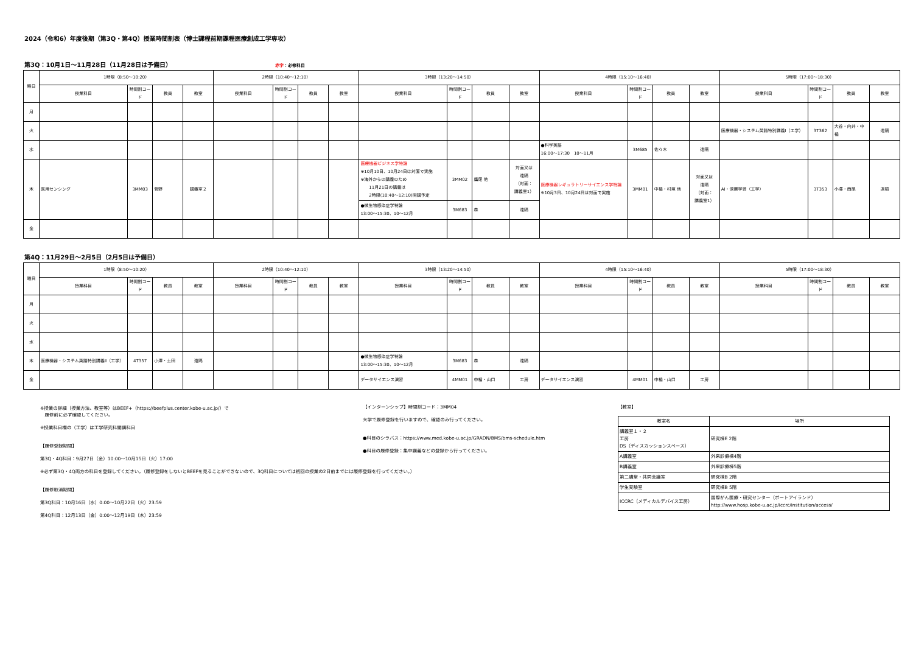2024（令和6）年度後期（第3Q・第4Q）授業時間割表（博士課程前期課程医療創成工学専攻）
第3Q：10月1日～11月28日（11月28日は予備日） 赤字：必修科目
| 曜日 | 1時限（8:50～10:20） | | | | 2時限（10:40～12:10） | | | | 3時限（13:20～14:50） | | | | 4時限（15:10～16:40） | | | | 5時限（17:00～18:30） | | | |
| --- | --- | --- | --- | --- | --- | --- | --- | --- | --- | --- | --- | --- | --- | --- | --- | --- | --- | --- | --- | --- |
| | 授業科目 | 時間割コード | 教員 | 教室 | 授業科目 | 時間割コード | 教員 | 教室 | 授業科目 | 時間割コード | 教員 | 教室 | 授業科目 | 時間割コード | 教員 | 教室 | 授業科目 | 時間割コード | 教員 | 教室 |
| 月 | | | | | | | | | | | | | | | | | | | | |
| 火 | | | | | | | | | | | | | | | | | 医療機器・システム英語特別講義Ⅰ（工学） | 3T362 | 大谷・向井・中楯 | 遠隔 |
| 水 | | | | | | | | | | | | | ●科学英語 16:00～17:30 10～11月 | 3M685 | 佐々木 | 遠隔 | | | | |
| 木 | 医用センシング | 3MM03 | 菅野 | 講義室２ | | | | | 医療機器ビジネス学特論 ※10月10日、10月24日は対面で実施 ※海外からの講義のため 11月21日の講義は 2時限(10:40～12:10)開講予定 | 3MM02 | 鷹尾 他 | 対面又は 遠隔 （対面： 講義室1） | 医療機器レギュラトリーサイエンス学特論 ※10月3日、10月24日は対面で実施 | 3MM01 | 中楯・村垣 他 | 対面又は 遠隔 （対面： 講義室1） | AI・深層学習（工学） | 3T353 | 小澤・西尾 | 遠隔 |
| | | | | | | | | | ●微生物感染症学特論 13:00～15:30、10～12月 | 3M683 | 森 | 遠隔 | | | | | | | | |
| 金 | | | | | | | | | | | | | | | | | | | | |
第4Q：11月29日～2月5日（2月5日は予備日）
| 曜日 | 1時限（8:50～10:20） | | | | 2時限（10:40～12:10） | | | | 3時限（13:20～14:50） | | | | 4時限（15:10～16:40） | | | | 5時限（17:00～18:30） | | | |
| --- | --- | --- | --- | --- | --- | --- | --- | --- | --- | --- | --- | --- | --- | --- | --- | --- | --- | --- | --- | --- |
| | 授業科目 | 時間割コード | 教員 | 教室 | 授業科目 | 時間割コード | 教員 | 教室 | 授業科目 | 時間割コード | 教員 | 教室 | 授業科目 | 時間割コード | 教員 | 教室 | 授業科目 | 時間割コード | 教員 | 教室 |
| 月 | | | | | | | | | | | | | | | | | | | | |
| 火 | | | | | | | | | | | | | | | | | | | | |
| 水 | | | | | | | | | | | | | | | | | | | | |
| 木 | 医療機器・システム英語特別講義Ⅱ（工学） | 4T357 | 小澤・土田 | 遠隔 | | | | | ●微生物感染症学特論 13:00～15:30、10～12月 | 3M683 | 森 | 遠隔 | | | | | | | | |
| 金 | | | | | | | | | データサイエンス演習 | 4MM01 | 中楯・山口 | 工房 | データサイエンス演習 | 4MM01 | 中楯・山口 | 工房 | | | | |
※授業の詳細（授業方法、教室等）はBEEF+（https://beefplus.center.kobe-u.ac.jp/）で
　履修前に必ず確認してください。
※授業科目欄の（工学）は工学研究科開講科目
【履修登録期間】
第3Q・4Q科目：9月27日（金）10:00～10月15日（火）17:00
※必ず第3Q・4Q両方の科目を登録してください。（履修登録をしないとBEEFを見ることができないので、3Q科目については初回の授業の2日前までには履修登録を行ってください。）
【履修取消期間】
第3Q科目：10月16日（水）0:00～10月22日（火）23:59
第4Q科目：12月13日（金）0:00～12月19日（木）23:59
【インターンシップ】時間割コード：3MM04
大学で履修登録を行いますので、確認のみ行ってください。
●科目のシラバス：https://www.med.kobe-u.ac.jp/GRADN/BMS/bms-schedule.htm
●科目の履修登録：集中講義などの登録から行ってください。
【教室】
| 教室名 | 場所 |
| 講義室１・２ 工房 DS（ディスカッションスペース） | 研究棟E 2階 |
| A講義室 | 外来診療棟4階 |
| B講義室 | 外来診療棟5階 |
| 第二講堂・共同会議室 | 研究棟B 2階 |
| 学生実験室 | 研究棟B 5階 |
| ICCRC（メディカルデバイス工房） | 国際がん医療・研究センター（ポートアイランド） http://www.hosp.kobe-u.ac.jp/iccrc/institution/access/ |